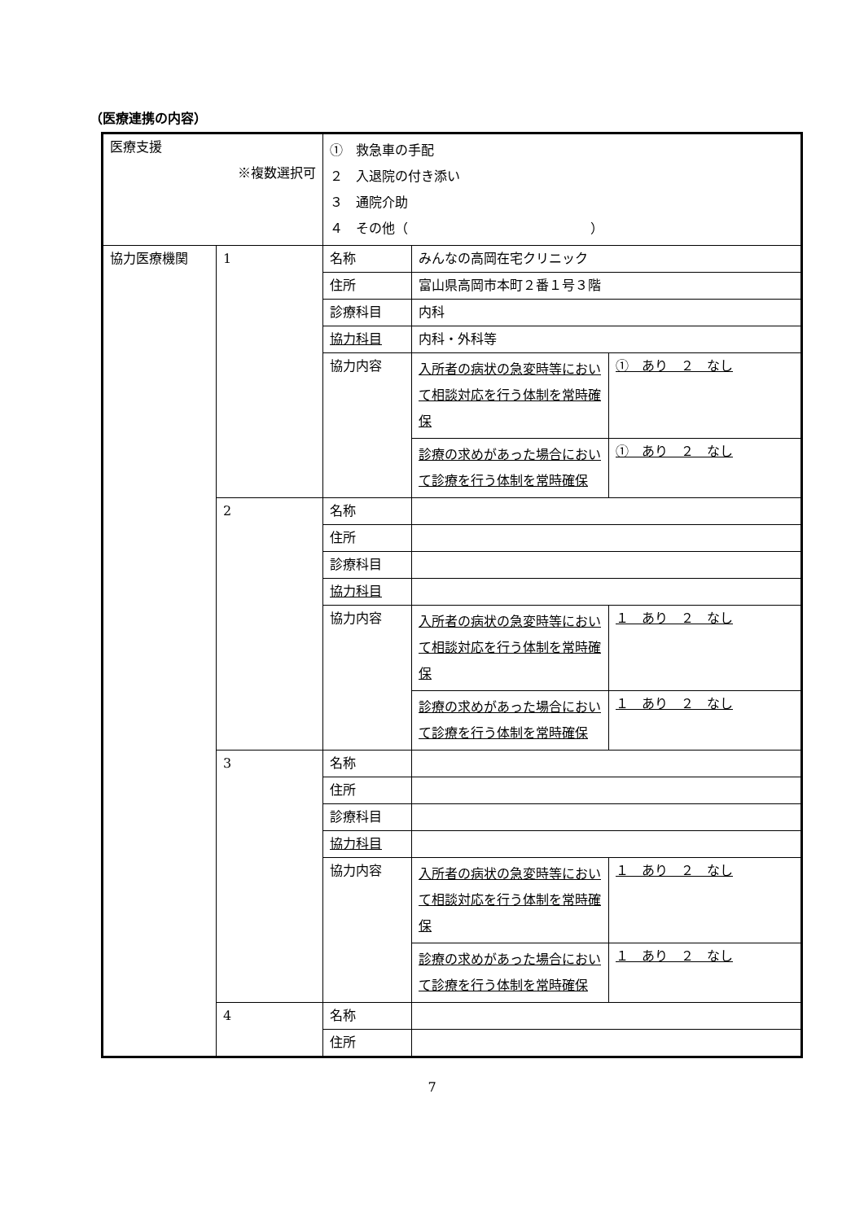（医療連携の内容）
| 医療支援 ※複数選択可 | | ① 救急車の手配 ２ 入退院の付き添い ３ 通院介助 ４ その他（ ） | | |
| 協力医療機関 | 1 | 名称 | みんなの高岡在宅クリニック | |
| | | 住所 | 富山県高岡市本町２番１号３階 | |
| | | 診療科目 | 内科 | |
| | | 協力科目 | 内科・外科等 | |
| | | 協力内容 | 入所者の病状の急変時等において相談対応を行う体制を常時確保 | ① あり ２ なし |
| | | | 診療の求めがあった場合において診療を行う体制を常時確保 | ① あり ２ なし |
| | 2 | 名称 | | |
| | | 住所 | | |
| | | 診療科目 | | |
| | | 協力科目 | | |
| | | 協力内容 | 入所者の病状の急変時等において相談対応を行う体制を常時確保 | １ あり ２ なし |
| | | | 診療の求めがあった場合において診療を行う体制を常時確保 | １ あり ２ なし |
| | 3 | 名称 | | |
| | | 住所 | | |
| | | 診療科目 | | |
| | | 協力科目 | | |
| | | 協力内容 | 入所者の病状の急変時等において相談対応を行う体制を常時確保 | １ あり ２ なし |
| | | | 診療の求めがあった場合において診療を行う体制を常時確保 | １ あり ２ なし |
| | 4 | 名称 | | |
| | | 住所 | | |
7